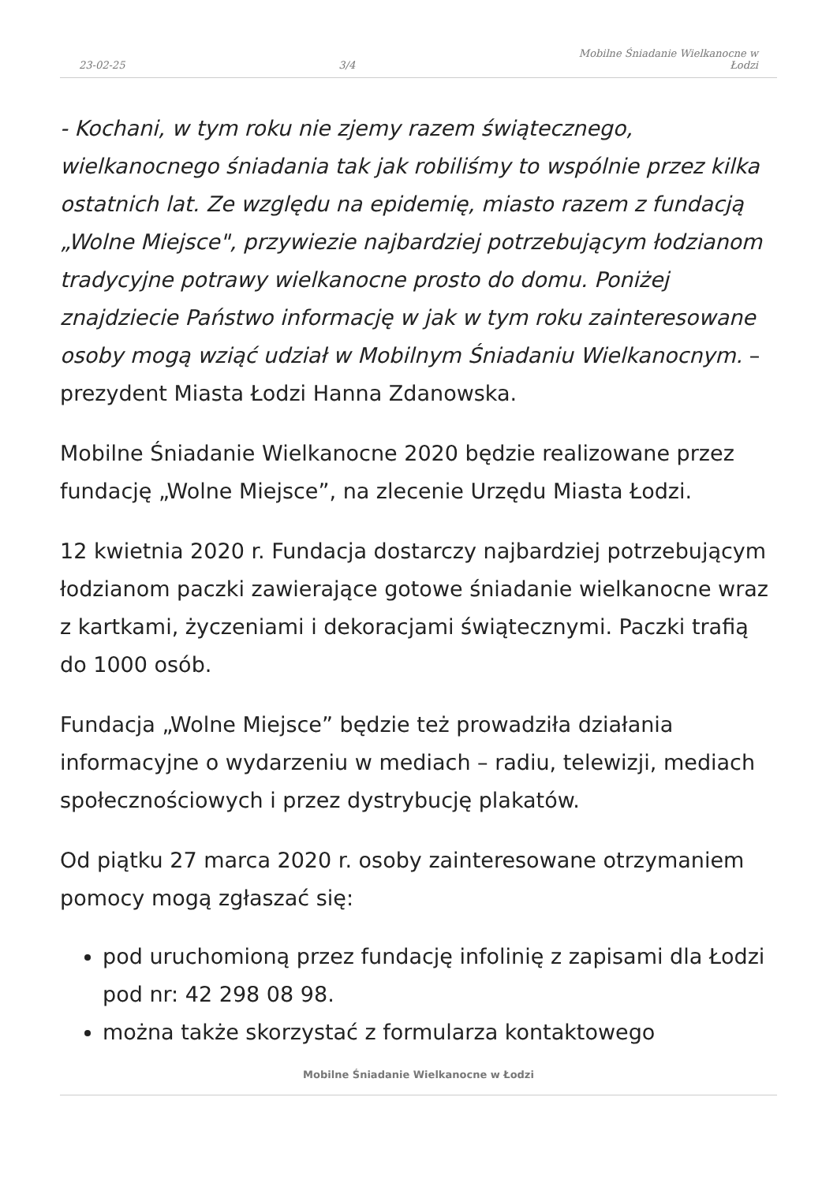23-02-25 3/4 Mobilne Śniadanie Wielkanocne w Łodzi
- Kochani, w tym roku nie zjemy razem świątecznego, wielkanocnego śniadania tak jak robiliśmy to wspólnie przez kilka ostatnich lat. Ze względu na epidemię, miasto razem z fundacją „Wolne Miejsce", przywiezie najbardziej potrzebującym łodzianom tradycyjne potrawy wielkanocne prosto do domu. Poniżej znajdziecie Państwo informację w jak w tym roku zainteresowane osoby mogą wziąć udział w Mobilnym Śniadaniu Wielkanocnym. – prezydent Miasta Łodzi Hanna Zdanowska.
Mobilne Śniadanie Wielkanocne 2020 będzie realizowane przez fundację „Wolne Miejsce”, na zlecenie Urzędu Miasta Łodzi.
12 kwietnia 2020 r. Fundacja dostarczy najbardziej potrzebującym łodzianom paczki zawierające gotowe śniadanie wielkanocne wraz z kartkami, życzeniami i dekoracjami świątecznymi. Paczki trafią do 1000 osób.
Fundacja „Wolne Miejsce” będzie też prowadziła działania informacyjne o wydarzeniu w mediach – radiu, telewizji, mediach społecznościowych i przez dystrybucję plakatów.
Od piątku 27 marca 2020 r. osoby zainteresowane otrzymaniem pomocy mogą zgłaszać się:
pod uruchomioną przez fundację infolinię z zapisami dla Łodzi pod nr: 42 298 08 98.
można także skorzystać z formularza kontaktowego
Mobilne Śniadanie Wielkanocne w Łodzi